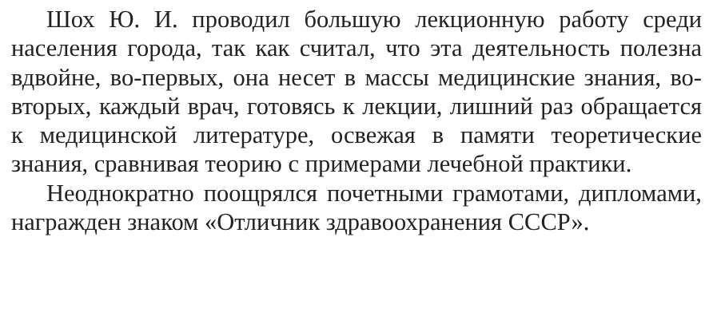Шох Ю. И. проводил большую лекционную работу среди населения города, так как считал, что эта деятельность полезна вдвойне, во-первых, она несет в массы медицинские знания, во-вторых, каждый врач, готовясь к лекции, лишний раз обращается к медицинской литературе, освежая в памяти теоретические знания, сравнивая теорию с примерами лечебной практики.
Неоднократно поощрялся почетными грамотами, дипломами, награжден знаком «Отличник здравоохранения СССР».